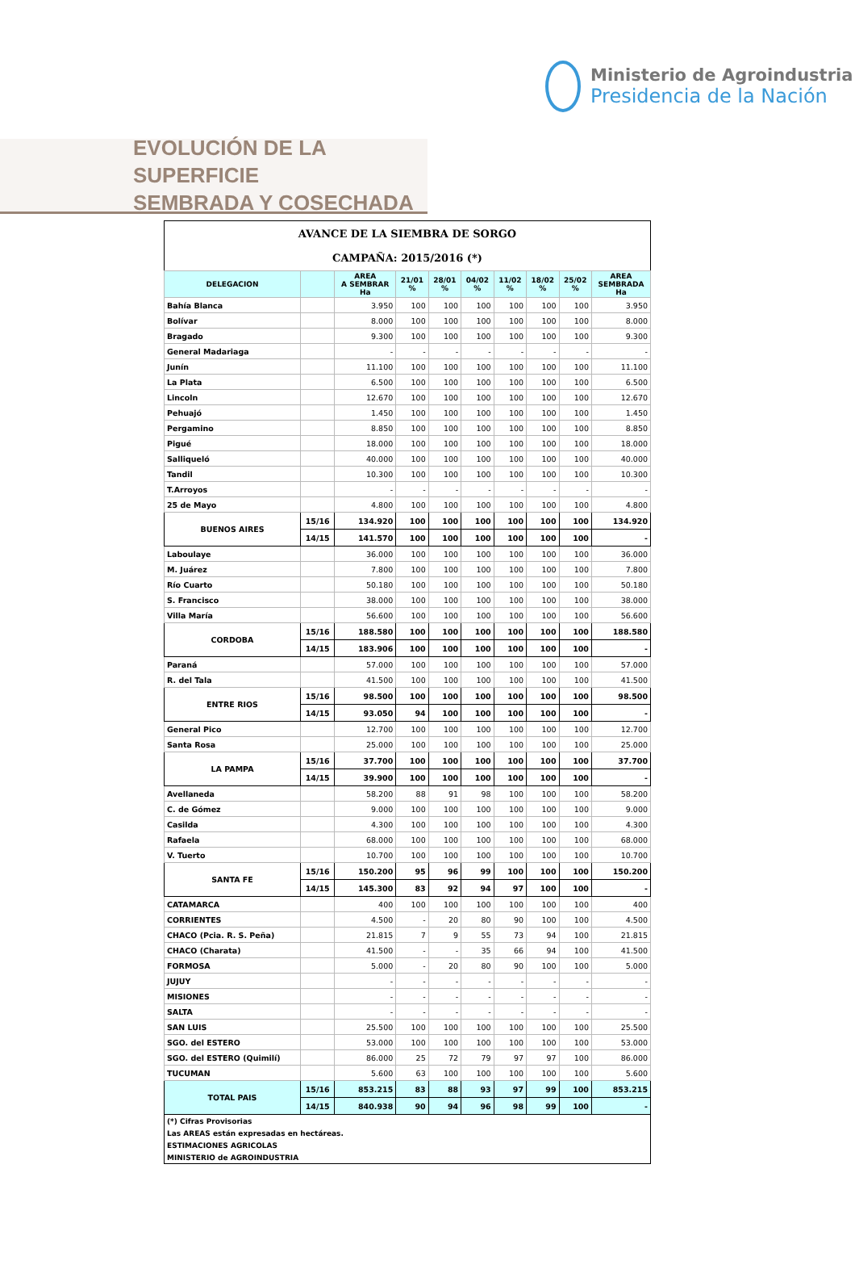Ministerio de Agroindustria
Presidencia de la Nación
EVOLUCIÓN DE LA SUPERFICIE
SEMBRADA Y COSECHADA
| AVANCE DE LA SIEMBRA DE SORGO CAMPAÑA: 2015/2016 (*) | | | | | | | | | |
| DELEGACION | | AREA A SEMBRAR Ha | 21/01 % | 28/01 % | 04/02 % | 11/02 % | 18/02 % | 25/02 % | AREA SEMBRADA Ha |
| Bahía Blanca | | 3.950 | 100 | 100 | 100 | 100 | 100 | 100 | 3.950 |
| Bolívar | | 8.000 | 100 | 100 | 100 | 100 | 100 | 100 | 8.000 |
| Bragado | | 9.300 | 100 | 100 | 100 | 100 | 100 | 100 | 9.300 |
| General Madariaga | | - | - | - | - | - | - | - | - |
| Junín | | 11.100 | 100 | 100 | 100 | 100 | 100 | 100 | 11.100 |
| La Plata | | 6.500 | 100 | 100 | 100 | 100 | 100 | 100 | 6.500 |
| Lincoln | | 12.670 | 100 | 100 | 100 | 100 | 100 | 100 | 12.670 |
| Pehuajó | | 1.450 | 100 | 100 | 100 | 100 | 100 | 100 | 1.450 |
| Pergamino | | 8.850 | 100 | 100 | 100 | 100 | 100 | 100 | 8.850 |
| Pigué | | 18.000 | 100 | 100 | 100 | 100 | 100 | 100 | 18.000 |
| Salliqueló | | 40.000 | 100 | 100 | 100 | 100 | 100 | 100 | 40.000 |
| Tandil | | 10.300 | 100 | 100 | 100 | 100 | 100 | 100 | 10.300 |
| T.Arroyos | | - | - | - | - | - | - | - | - |
| 25 de Mayo | | 4.800 | 100 | 100 | 100 | 100 | 100 | 100 | 4.800 |
| BUENOS AIRES | 15/16 | 134.920 | 100 | 100 | 100 | 100 | 100 | 100 | 134.920 |
| | 14/15 | 141.570 | 100 | 100 | 100 | 100 | 100 | 100 | - |
| Laboulaye | | 36.000 | 100 | 100 | 100 | 100 | 100 | 100 | 36.000 |
| M. Juárez | | 7.800 | 100 | 100 | 100 | 100 | 100 | 100 | 7.800 |
| Río Cuarto | | 50.180 | 100 | 100 | 100 | 100 | 100 | 100 | 50.180 |
| S. Francisco | | 38.000 | 100 | 100 | 100 | 100 | 100 | 100 | 38.000 |
| Villa María | | 56.600 | 100 | 100 | 100 | 100 | 100 | 100 | 56.600 |
| CORDOBA | 15/16 | 188.580 | 100 | 100 | 100 | 100 | 100 | 100 | 188.580 |
| | 14/15 | 183.906 | 100 | 100 | 100 | 100 | 100 | 100 | - |
| Paraná | | 57.000 | 100 | 100 | 100 | 100 | 100 | 100 | 57.000 |
| R. del Tala | | 41.500 | 100 | 100 | 100 | 100 | 100 | 100 | 41.500 |
| ENTRE RIOS | 15/16 | 98.500 | 100 | 100 | 100 | 100 | 100 | 100 | 98.500 |
| | 14/15 | 93.050 | 94 | 100 | 100 | 100 | 100 | 100 | - |
| General Pico | | 12.700 | 100 | 100 | 100 | 100 | 100 | 100 | 12.700 |
| Santa Rosa | | 25.000 | 100 | 100 | 100 | 100 | 100 | 100 | 25.000 |
| LA PAMPA | 15/16 | 37.700 | 100 | 100 | 100 | 100 | 100 | 100 | 37.700 |
| | 14/15 | 39.900 | 100 | 100 | 100 | 100 | 100 | 100 | - |
| Avellaneda | | 58.200 | 88 | 91 | 98 | 100 | 100 | 100 | 58.200 |
| C. de Gómez | | 9.000 | 100 | 100 | 100 | 100 | 100 | 100 | 9.000 |
| Casilda | | 4.300 | 100 | 100 | 100 | 100 | 100 | 100 | 4.300 |
| Rafaela | | 68.000 | 100 | 100 | 100 | 100 | 100 | 100 | 68.000 |
| V. Tuerto | | 10.700 | 100 | 100 | 100 | 100 | 100 | 100 | 10.700 |
| SANTA FE | 15/16 | 150.200 | 95 | 96 | 99 | 100 | 100 | 100 | 150.200 |
| | 14/15 | 145.300 | 83 | 92 | 94 | 97 | 100 | 100 | - |
| CATAMARCA | | 400 | 100 | 100 | 100 | 100 | 100 | 100 | 400 |
| CORRIENTES | | 4.500 | - | 20 | 80 | 90 | 100 | 100 | 4.500 |
| CHACO (Pcia. R. S. Peña) | | 21.815 | 7 | 9 | 55 | 73 | 94 | 100 | 21.815 |
| CHACO (Charata) | | 41.500 | - | - | 35 | 66 | 94 | 100 | 41.500 |
| FORMOSA | | 5.000 | - | 20 | 80 | 90 | 100 | 100 | 5.000 |
| JUJUY | | - | - | - | - | - | - | - | - |
| MISIONES | | - | - | - | - | - | - | - | - |
| SALTA | | - | - | - | - | - | - | - | - |
| SAN LUIS | | 25.500 | 100 | 100 | 100 | 100 | 100 | 100 | 25.500 |
| SGO. del ESTERO | | 53.000 | 100 | 100 | 100 | 100 | 100 | 100 | 53.000 |
| SGO. del ESTERO (Quimilí) | | 86.000 | 25 | 72 | 79 | 97 | 97 | 100 | 86.000 |
| TUCUMAN | | 5.600 | 63 | 100 | 100 | 100 | 100 | 100 | 5.600 |
| TOTAL PAIS | 15/16 | 853.215 | 83 | 88 | 93 | 97 | 99 | 100 | 853.215 |
| | 14/15 | 840.938 | 90 | 94 | 96 | 98 | 99 | 100 | - |
| (*) Cifras Provisorias | | | | | | | | | |
| Las AREAS están expresadas en hectáreas. | | | | | | | | | |
| ESTIMACIONES AGRICOLAS | | | | | | | | | |
| MINISTERIO de AGROINDUSTRIA | | | | | | | | | |